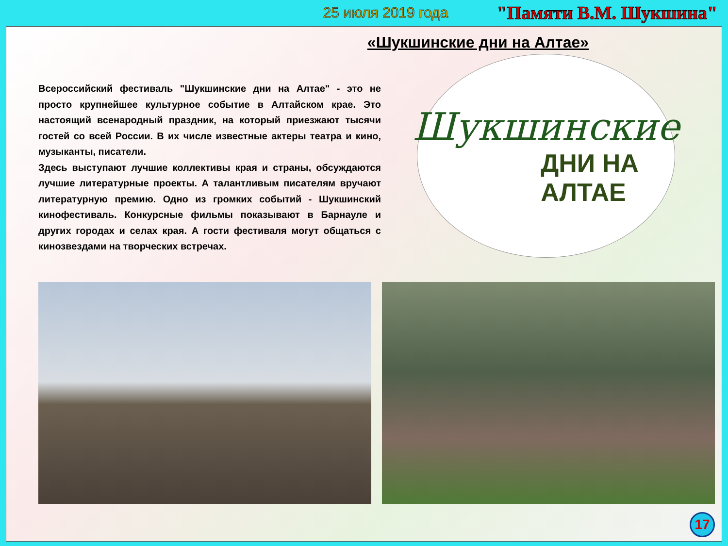25 июля 2019 года "Памяти В.М. Шукшина"
«Шукшинские дни на Алтае»
Всероссийский фестиваль "Шукшинские дни на Алтае" - это не просто крупнейшее культурное событие в Алтайском крае. Это настоящий всенародный праздник, на который приезжают тысячи гостей со всей России. В их числе известные актеры театра и кино, музыканты, писатели.
Здесь выступают лучшие коллективы края и страны, обсуждаются лучшие литературные проекты. А талантливым писателям вручают литературную премию. Одно из громких событий - Шукшинский кинофестиваль. Конкурсные фильмы показывают в Барнауле и других городах и селах края. А гости фестиваля могут общаться с кинозвездами на творческих встречах.
Шукшинские
ДНИ НА
АЛТАЕ
17